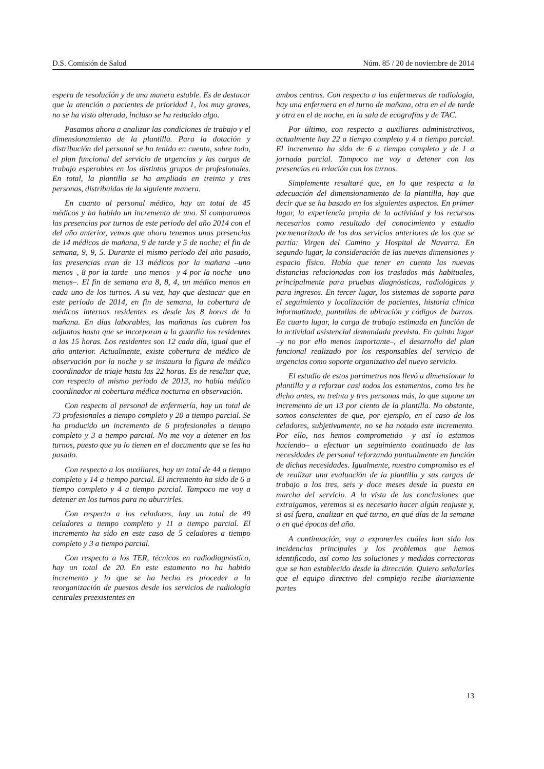D.S. Comisión de Salud Núm. 85 / 20 de noviembre de 2014
espera de resolución y de una manera estable. Es de destacar que la atención a pacientes de prioridad 1, los muy graves, no se ha visto alterada, incluso se ha reducido algo.
Pasamos ahora a analizar las condiciones de trabajo y el dimensionamiento de la plantilla. Para la dotación y distribución del personal se ha tenido en cuenta, sobre todo, el plan funcional del servicio de urgencias y las cargas de trabajo esperables en los distintos grupos de profesionales. En total, la plantilla se ha ampliado en treinta y tres personas, distribuidas de la siguiente manera.
En cuanto al personal médico, hay un total de 45 médicos y ha habido un incremento de uno. Si comparamos las presencias por turnos de este periodo del año 2014 con el del año anterior, vemos que ahora tenemos unas presencias de 14 médicos de mañana, 9 de tarde y 5 de noche; el fin de semana, 9, 9, 5. Durante el mismo periodo del año pasado, las presencias eran de 13 médicos por la mañana –uno menos–, 8 por la tarde –uno menos– y 4 por la noche –uno menos–. El fin de semana era 8, 8, 4, un médico menos en cada uno de los turnos. A su vez, hay que destacar que en este periodo de 2014, en fin de semana, la cobertura de médicos internos residentes es desde las 8 horas de la mañana. En días laborables, las mañanas las cubren los adjuntos hasta que se incorporan a la guardia los residentes a las 15 horas. Los residentes son 12 cada día, igual que el año anterior. Actualmente, existe cobertura de médico de observación por la noche y se instaura la figura de médico coordinador de triaje hasta las 22 horas. Es de resaltar que, con respecto al mismo periodo de 2013, no había médico coordinador ni cobertura médica nocturna en observación.
Con respecto al personal de enfermería, hay un total de 73 profesionales a tiempo completo y 20 a tiempo parcial. Se ha producido un incremento de 6 profesionales a tiempo completo y 3 a tiempo parcial. No me voy a detener en los turnos, puesto que ya lo tienen en el documento que se les ha pasado.
Con respecto a los auxiliares, hay un total de 44 a tiempo completo y 14 a tiempo parcial. El incremento ha sido de 6 a tiempo completo y 4 a tiempo parcial. Tampoco me voy a detener en los turnos para no aburrirles.
Con respecto a los celadores, hay un total de 49 celadores a tiempo completo y 11 a tiempo parcial. El incremento ha sido en este caso de 5 celadores a tiempo completo y 3 a tiempo parcial.
Con respecto a los TER, técnicos en radiodiagnóstico, hay un total de 20. En este estamento no ha habido incremento y lo que se ha hecho es proceder a la reorganización de puestos desde los servicios de radiología centrales preexistentes en
ambos centros. Con respecto a las enfermeras de radiología, hay una enfermera en el turno de mañana, otra en el de tarde y otra en el de noche, en la sala de ecografías y de TAC.
Por último, con respecto a auxiliares administrativos, actualmente hay 22 a tiempo completo y 4 a tiempo parcial. El incremento ha sido de 6 a tiempo completo y de 1 a jornada parcial. Tampoco me voy a detener con las presencias en relación con los turnos.
Simplemente resaltaré que, en lo que respecta a la adecuación del dimensionamiento de la plantilla, hay que decir que se ha basado en los siguientes aspectos. En primer lugar, la experiencia propia de la actividad y los recursos necesarios como resultado del conocimiento y estudio pormenorizado de los dos servicios anteriores de los que se partía: Virgen del Camino y Hospital de Navarra. En segundo lugar, la consideración de las nuevas dimensiones y espacio físico. Había que tener en cuenta las nuevas distancias relacionadas con los traslados más habituales, principalmente para pruebas diagnósticas, radiológicas y para ingresos. En tercer lugar, los sistemas de soporte para el seguimiento y localización de pacientes, historia clínica informatizada, pantallas de ubicación y códigos de barras. En cuarto lugar, la carga de trabajo estimada en función de la actividad asistencial demandada prevista. En quinto lugar –y no por ello menos importante–, el desarrollo del plan funcional realizado por los responsables del servicio de urgencias como soporte organizativo del nuevo servicio.
El estudio de estos parámetros nos llevó a dimensionar la plantilla y a reforzar casi todos los estamentos, como les he dicho antes, en treinta y tres personas más, lo que supone un incremento de un 13 por ciento de la plantilla. No obstante, somos conscientes de que, por ejemplo, en el caso de los celadores, subjetivamente, no se ha notado este incremento. Por ello, nos hemos comprometido –y así lo estamos haciendo– a efectuar un seguimiento continuado de las necesidades de personal reforzando puntualmente en función de dichas necesidades. Igualmente, nuestro compromiso es el de realizar una evaluación de la plantilla y sus cargas de trabajo a los tres, seis y doce meses desde la puesta en marcha del servicio. A la vista de las conclusiones que extraigamos, veremos si es necesario hacer algún reajuste y, si así fuera, analizar en qué turno, en qué días de la semana o en qué épocas del año.
A continuación, voy a exponerles cuáles han sido las incidencias principales y los problemas que hemos identificado, así como las soluciones y medidas correctoras que se han establecido desde la dirección. Quiero señalarles que el equipo directivo del complejo recibe diariamente partes
13